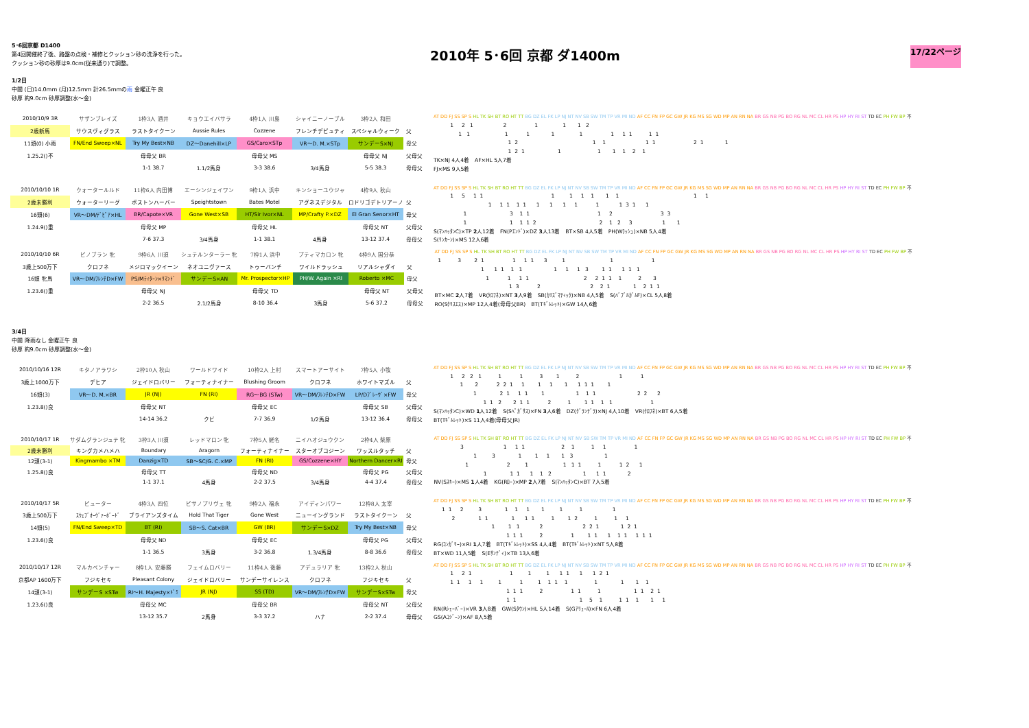5･6回京都 D1400
第4回開催終了後、路盤の点検・補修とクッション砂の洗浄を行った。
クッション砂の砂厚は9.0cm(従来通り)で調整。
2010年 5･6回 京都 ダ1400m
17/22ページ
1/2日
中間 (日)14.0mm (月)12.5mm 計26.5mmの雨 金曜正午 良
砂厚 約9.0cm 砂厚調整(水～金)
| 2010/10/9 3R | サザンブレイズ | 1枠3人 酒井 | キョウエイバサラ | 4枠1人 川島 | シャイニーノーブル | 3枠2人 和田 | |
| 2歳新馬 | サウスヴィグラス | ラストタイクーン | Aussie Rules | Cozzene | フレンチデピュティ | スペシャルウィーク | 父 |
| 11頭(0) 小雨 | FN/End Sweep×NL | Try My Best×NB | DZ～Danehill×LP | GS/Caro×STp | VR～D. M.×STp | サンデーS×NJ | 母父 |
| 1.25.2()不 | | 母母父 BR | | 母母父 MS | | 母母父 NJ | 父母父 |
| | | 1-1 38.7 | 1.1/2馬身 | 3-3 38.6 | 3/4馬身 | 5-5 38.3 | 母母父 |
AT DD FJ SS SP S HL TK SH BT RO HT TT BG DZ EL FK LP NJ NT NV SB SW TM TP VR MI ND AF CC FN FP GC GW JR KG MS SG WD MP AN RN NA BR GS NB PG BO RG NL MC CL HR PS HP HY RI ST TD EC PH FW BP 不
1 2 1 2 1 1 1 2
1 1 1 1 1 1 1 1 1 1 1
1 2 1 1 1 1 2 1 1
1 2 1 1 1 1 1 2 1
TK×NJ 4人4着　AF×HL 5人7着
FJ×MS 9人5着
| 2010/10/10 1R | ウォータールルド | 11枠6人 内田博 | エーシンジェイワン | 9枠1人 浜中 | キンショーユウジャ | 4枠9人 秋山 | |
| 2歳未勝利 | ウォーターリーグ | ボストンハーバー | Speightstown | Bates Motel | アグネスデジタル | ロドリゴデトリアーノ | 父 |
| 16頭(6) | VR～DM/ﾃﾞﾋﾟｱ×HL | BR/Capote×VR | Gone West×SB | HT/Sir Ivor×NL | MP/Crafty P.×DZ | El Gran Senor×HT | 母父 |
| 1.24.9()重 | | 母母父 MP | | 母母父 HL | | 母母父 NT | 父母父 |
| | | 7-6 37.3 | 3/4馬身 | 1-1 38.1 | 4馬身 | 13-12 37.4 | 母母父 |
AT DD FJ SS SP S HL TK SH BT RO HT TT BG DZ EL FK LP NJ NT NV SB SW TM TP VR MI ND AF CC FN FP GC GW JR KG MS SG WD MP AN RN NA BR GS NB PG BO RG NL MC CL HR PS HP HY RI ST TD EC PH FW BP 不
1 5 1 1 1 1 1 1 1 1 1 1
1 1 1 1 1 1 1 1 1 1 1 3 1 1
1 3 1 1 1 2 3 3
1 1 1 1 2 2 1 2 3 1 1
S(ﾏﾝﾊｯﾀﾝC)×TP 2人12着　FN(Pｴﾝﾄﾞ)×DZ 3人13着　BT×SB 4人5着　PH(Wﾗｯｼｭ)×NB 5人4着
S(ﾘﾝｶｰﾝ)×MS 12人6着
| 2010/10/10 6R | ピノブラン 牝 | 9枠6人 川須 | シュテルンターラー 牝 | 7枠1人 浜中 | プティマカロン 牝 | 4枠9人 国分恭 | |
| 3歳上500万下 | クロフネ | メジロマックイーン | ネオユニヴァース | トゥーバンチ | ワイルドラッシュ | リアルシャダイ | 父 |
| 16頭 牝馬 | VR～DM/ﾌﾚﾝﾁD×FW | PS/Mﾃｨﾀｰﾝ×ﾘﾏﾝﾄﾞ | サンデーS×AN | Mr. Prospector×HP | PH/W. Again ×RI | Roberto ×MC | 母父 |
| 1.23.6()重 | | 母母父 NJ | | 母母父 TD | | 母母父 NT | 父母父 |
| | | 2-2 36.5 | 2.1/2馬身 | 8-10 36.4 | 3馬身 | 5-6 37.2 | 母母父 |
AT DD FJ SS SP S HL TK SH BT RO HT TT BG DZ EL FK LP NJ NT NV SB SW TM TP VR MI ND AF CC FN FP GC GW JR KG MS SG WD MP AN RN NA BR GS NB PG BO RG NL MC CL HR PS HP HY RI ST TD EC PH FW BP 不
1 3 2 1 1 1 1 3 1 1 1
1 1 1 1 1 1 1 1 3 1 1 1 1 1
1 1 1 1 2 2 1 1 1 2 3
1 3 2 2 2 1 1 2 1 1
BT×MC 2人7着　VR(ｸﾛﾌﾈ)×NT 3人9着　SB(ｶﾘｽﾞﾏﾃｨｯｸ)×NB 4人5着　S(ﾊﾞﾌﾞﾙｶﾞﾑF)×CL 5人8着
RO(Sｸﾘｽｴｽ)×MP 12人4着(母母父BR)　BT(Tｷﾞﾑﾚｯﾄ)×GW 14人6着
3/4日
中間 降雨なし 金曜正午 良
砂厚 約9.0cm 砂厚調整(水～金)
| 2010/10/16 12R | キタノアラワシ | 2枠10人 秋山 | ワールドワイド | 10枠2人 上村 | スマートアーサイト | 7枠5人 小牧 | |
| 3歳上1000万下 | デヒア | ジェイドロバリー | フォーティナイナー | Blushing Groom | クロフネ | ホワイトマズル | 父 |
| 16頭(3) | VR～D. M.×BR | JR (NJ) | FN (RI) | RG～BG (STw) | VR～DM/ﾌﾚﾝﾁD×FW | LP/Dﾌﾞﾚｰｳﾞ×FW | 母父 |
| 1.23.8()良 | | 母母父 NT | | 母母父 EC | | 母母父 SB | 父母父 |
| | | 14-14 36.2 | クビ | 7-7 36.9 | 1/2馬身 | 13-12 36.4 | 母母父 |
AT DD FJ SS SP S HL TK SH BT RO HT TT BG DZ EL FK LP NJ NT NV SB SW TM TP VR MI ND AF CC FN FP GC GW JR KG MS SG WD MP AN RN NA BR GS NB PG BO RG NL MC CL HR PS HP HY RI ST TD EC PH FW BP 不
1 2 2 1 1 1 3 1 2 1 1
1 2 2 2 1 1 1 1 1 1 1 1 1
1 2 1 1 1 1 1 1 1 2 2 2
1 1 2 2 1 1 2 1 1 1 1 1 1
S(ﾏﾝﾊｯﾀﾝC)×WD 1人12着　S(Sﾍﾟｶﾞｻｽ)×FN 3人6着　DZ(ｸﾞﾗﾝﾃﾞﾗ)×NJ 4人10着　VR(ｸﾛﾌﾈ)×BT 6人5着
BT(Tｷﾞﾑﾚｯﾄ)×S 11人4着(母母父JR)
| 2010/10/17 1R | サダムグランジュテ 牝 | 3枠3人 川須 | レッドマロン 牝 | 7枠5人 蛯名 | ニイハオジュウクン | 2枠4人 柴原 | |
| 2歳未勝利 | キングカメハメハ | Boundary | Aragorn | フォーティナイナー | スターオブコジーン | ワッスルタッチ | 父 |
| 12頭(3-1) | Kingmambo ×TM | Danzig×TD | SB～SC/G. C.×MP | FN (RI) | GS/Cozzene×HY | Northern Dancer×RI | 母父 |
| 1.25.8()良 | | 母母父 TT | | 母母父 ND | | 母母父 PG | 父母父 |
| | | 1-1 37.1 | 4馬身 | 2-2 37.5 | 3/4馬身 | 4-4 37.4 | 母母父 |
AT DD FJ SS SP S HL TK SH BT RO HT TT BG DZ EL FK LP NJ NT NV SB SW TM TP VR MI ND AF CC FN FP GC GW JR KG MS SG WD MP AN RN NA BR GS NB PG BO RG NL MC CL HR PS HP HY RI ST TD EC PH FW BP 不
3 1 1 1 2 1 1 1 1
1 3 1 1 1 1 3 1
1 2 1 1 1 1 1 1 2 1
1 1 1 1 1 2 1 1 1 2
NV(Sｽｷｰ)×MS 1人4着　KG(Rﾛｰ)×MP 2人7着　S(ﾏﾝﾊｯﾀﾝC)×BT 7人5着
| 2010/10/17 5R | ピューター | 4枠3人 四位 | ピサノプリヴェ 牝 | 9枠2人 福永 | アイディンパワー | 12枠8人 太宰 | |
| 3歳上500万下 | ｽｳｪﾌﾞｵｰｳﾞｧｰﾎﾞｰﾄﾞ | ブライアンズタイム | Hold That Tiger | Gone West | ニューイングランド | ラストタイクーン | 父 |
| 14頭(5) | FN/End Sweep×TD | BT (RI) | SB～S. Cat×BR | GW (BR) | サンデーS×DZ | Try My Best×NB | 母父 |
| 1.23.6()良 | | 母母父 ND | | 母母父 EC | | 母母父 PG | 父母父 |
| | | 1-1 36.5 | 3馬身 | 3-2 36.8 | 1.3/4馬身 | 8-8 36.6 | 母母父 |
AT DD FJ SS SP S HL TK SH BT RO HT TT BG DZ EL FK LP NJ NT NV SB SW TM TP VR MI ND AF CC FN FP GC GW JR KG MS SG WD MP AN RN NA BR GS NB PG BO RG NL MC CL HR PS HP HY RI ST TD EC PH FW BP 不
1 1 2 3 1 1 1 1 1 1 1
2 1 1 1 1 1 1 1 2 1 1 1
1 1 1 2 2 2 1 1 2 1
1 1 1 2 1 1 1 1 1 1 1 1 1
RG(ｺﾝｶﾞﾘｰ)×RI 1人7着　BT(Tｷﾞﾑﾚｯﾄ)×SS 4人4着　BT(Tｷﾞﾑﾚｯﾄ)×NT 5人8着
BT×WD 11人5着　S(Eｻﾝﾃﾞｨ)×TB 13人6着
| 2010/10/17 12R | マルカベンチャー | 8枠1人 安藤勝 | フェイムロバリー | 11枠4人 後藤 | アデュラリア 牝 | 13枠2人 秋山 | |
| 京都AP 1600万下 | フジキセキ | Pleasant Colony | ジェイドロバリー | サンデーサイレンス | クロフネ | フジキセキ | 父 |
| 14頭(3-1) | サンデーS ×STw | RI～H. Majesty×ﾄﾞﾐ | JR (NJ) | SS (TD) | VR～DM/ﾌﾚﾝﾁD×FW | サンデーS×STw | 母父 |
| 1.23.6()良 | | 母母父 MC | | 母母父 BR | | 母母父 NT | 父母父 |
| | | 13-12 35.7 | 2馬身 | 3-3 37.2 | ハナ | 2-2 37.4 | 母母父 |
AT DD FJ SS SP S HL TK SH BT RO HT TT BG DZ EL FK LP NJ NT NV SB SW TM TP VR MI ND AF CC FN FP GC GW JR KG MS SG WD MP AN RN NA BR GS NB PG BO RG NL MC CL HR PS HP HY RI ST TD EC PH FW BP 不
1 2 1 1 1 1 1 1 1 1 2 1
1 1 1 1 1 1 1 1 1 1 1 1 1 1
1 1 1 2 1 1 1 1 1 2 1
1 1 1 5 1 1 1 1 1 1
RN(Rｼｪｰﾊﾞｰ)×VR 3人8着　GW(Sﾀｳﾝ)×HL 5人14着　S(Gｱﾘｭｰﾙ)×FN 6人4着
GS(Aｺｼﾞｰﾝ)×AF 8人5着